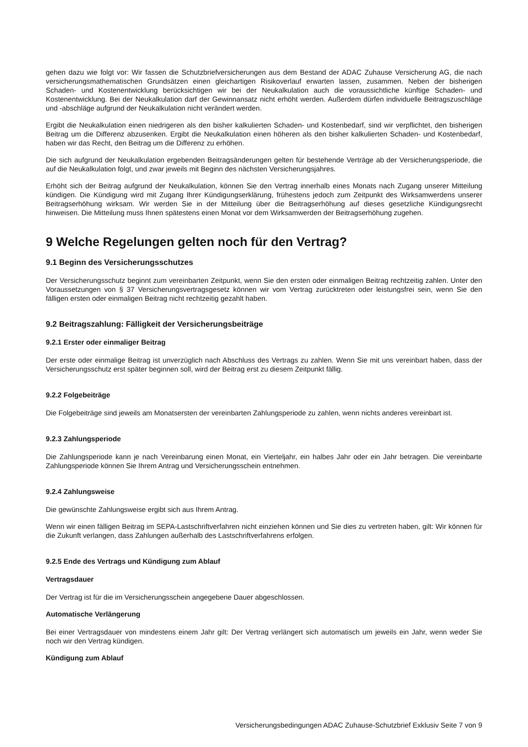gehen dazu wie folgt vor: Wir fassen die Schutzbriefversicherungen aus dem Bestand der ADAC Zuhause Versicherung AG, die nach versicherungsmathematischen Grundsätzen einen gleichartigen Risikoverlauf erwarten lassen, zusammen. Neben der bisherigen Schaden- und Kostenentwicklung berücksichtigen wir bei der Neukalkulation auch die voraussichtliche künftige Schaden- und Kostenentwicklung. Bei der Neukalkulation darf der Gewinnansatz nicht erhöht werden. Außerdem dürfen individuelle Beitragszuschläge und -abschläge aufgrund der Neukalkulation nicht verändert werden.
Ergibt die Neukalkulation einen niedrigeren als den bisher kalkulierten Schaden- und Kostenbedarf, sind wir verpflichtet, den bisherigen Beitrag um die Differenz abzusenken. Ergibt die Neukalkulation einen höheren als den bisher kalkulierten Schaden- und Kostenbedarf, haben wir das Recht, den Beitrag um die Differenz zu erhöhen.
Die sich aufgrund der Neukalkulation ergebenden Beitragsänderungen gelten für bestehende Verträge ab der Versicherungsperiode, die auf die Neukalkulation folgt, und zwar jeweils mit Beginn des nächsten Versicherungsjahres.
Erhöht sich der Beitrag aufgrund der Neukalkulation, können Sie den Vertrag innerhalb eines Monats nach Zugang unserer Mitteilung kündigen. Die Kündigung wird mit Zugang Ihrer Kündigungserklärung, frühestens jedoch zum Zeitpunkt des Wirksamwerdens unserer Beitragserhöhung wirksam. Wir werden Sie in der Mitteilung über die Beitragserhöhung auf dieses gesetzliche Kündigungsrecht hinweisen. Die Mitteilung muss Ihnen spätestens einen Monat vor dem Wirksamwerden der Beitragserhöhung zugehen.
9 Welche Regelungen gelten noch für den Vertrag?
9.1 Beginn des Versicherungsschutzes
Der Versicherungsschutz beginnt zum vereinbarten Zeitpunkt, wenn Sie den ersten oder einmaligen Beitrag rechtzeitig zahlen. Unter den Voraussetzungen von § 37 Versicherungsvertragsgesetz können wir vom Vertrag zurücktreten oder leistungsfrei sein, wenn Sie den fälligen ersten oder einmaligen Beitrag nicht rechtzeitig gezahlt haben.
9.2 Beitragszahlung: Fälligkeit der Versicherungsbeiträge
9.2.1 Erster oder einmaliger Beitrag
Der erste oder einmalige Beitrag ist unverzüglich nach Abschluss des Vertrags zu zahlen. Wenn Sie mit uns vereinbart haben, dass der Versicherungsschutz erst später beginnen soll, wird der Beitrag erst zu diesem Zeitpunkt fällig.
9.2.2 Folgebeiträge
Die Folgebeiträge sind jeweils am Monatsersten der vereinbarten Zahlungsperiode zu zahlen, wenn nichts anderes vereinbart ist.
9.2.3 Zahlungsperiode
Die Zahlungsperiode kann je nach Vereinbarung einen Monat, ein Vierteljahr, ein halbes Jahr oder ein Jahr betragen. Die vereinbarte Zahlungsperiode können Sie Ihrem Antrag und Versicherungsschein entnehmen.
9.2.4 Zahlungsweise
Die gewünschte Zahlungsweise ergibt sich aus Ihrem Antrag.
Wenn wir einen fälligen Beitrag im SEPA-Lastschriftverfahren nicht einziehen können und Sie dies zu vertreten haben, gilt: Wir können für die Zukunft verlangen, dass Zahlungen außerhalb des Lastschriftverfahrens erfolgen.
9.2.5 Ende des Vertrags und Kündigung zum Ablauf
Vertragsdauer
Der Vertrag ist für die im Versicherungsschein angegebene Dauer abgeschlossen.
Automatische Verlängerung
Bei einer Vertragsdauer von mindestens einem Jahr gilt: Der Vertrag verlängert sich automatisch um jeweils ein Jahr, wenn weder Sie noch wir den Vertrag kündigen.
Kündigung zum Ablauf
Versicherungsbedingungen ADAC Zuhause-Schutzbrief Exklusiv Seite 7 von 9